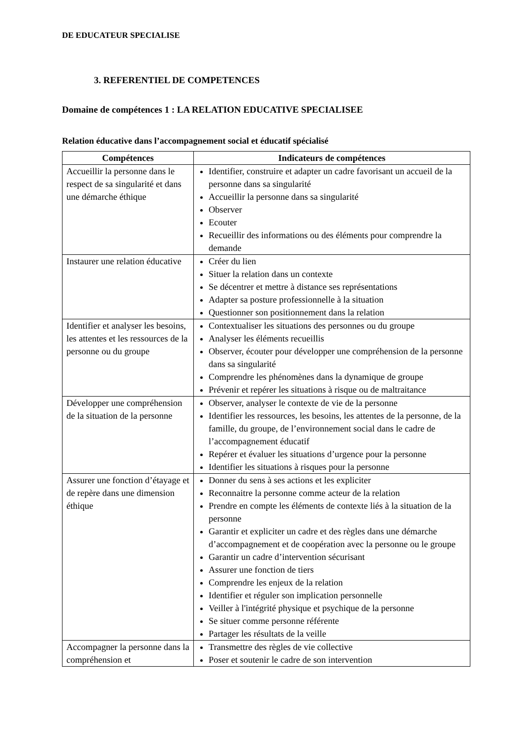DE EDUCATEUR SPECIALISE
3. REFERENTIEL DE COMPETENCES
Domaine de compétences 1 : LA RELATION EDUCATIVE SPECIALISEE
Relation éducative dans l’accompagnement social et éducatif spécialisé
| Compétences | Indicateurs de compétences |
| --- | --- |
| Accueillir la personne dans le respect de sa singularité et dans une démarche éthique | Identifier, construire et adapter un cadre favorisant un accueil de la personne dans sa singularité Accueillir la personne dans sa singularité Observer Ecouter Recueillir des informations ou des éléments pour comprendre la demande |
| Instaurer une relation éducative | Créer du lien Situer la relation dans un contexte Se décentrer et mettre à distance ses représentations Adapter sa posture professionnelle à la situation Questionner son positionnement dans la relation |
| Identifier et analyser les besoins, les attentes et les ressources de la personne ou du groupe | Contextualiser les situations des personnes ou du groupe Analyser les éléments recueillis Observer, écouter pour développer une compréhension de la personne dans sa singularité Comprendre les phénomènes dans la dynamique de groupe Prévenir et repérer les situations à risque ou de maltraitance |
| Développer une compréhension de la situation de la personne | Observer, analyser le contexte de vie de la personne Identifier les ressources, les besoins, les attentes de la personne, de la famille, du groupe, de l’environnement social dans le cadre de l’accompagnement éducatif Repérer et évaluer les situations d’urgence pour la personne Identifier les situations à risques pour la personne |
| Assurer une fonction d’étayage et de repère dans une dimension éthique | Donner du sens à ses actions et les expliciter Reconnaitre la personne comme acteur de la relation Prendre en compte les éléments de contexte liés à la situation de la personne Garantir et expliciter un cadre et des règles dans une démarche d’accompagnement et de coopération avec la personne ou le groupe Garantir un cadre d’intervention sécurisant Assurer une fonction de tiers Comprendre les enjeux de la relation Identifier et réguler son implication personnelle Veiller à l'intégrité physique et psychique de la personne Se situer comme personne référente Partager les résultats de la veille |
| Accompagner la personne dans la compréhension et | Transmettre des règles de vie collective Poser et soutenir le cadre de son intervention |